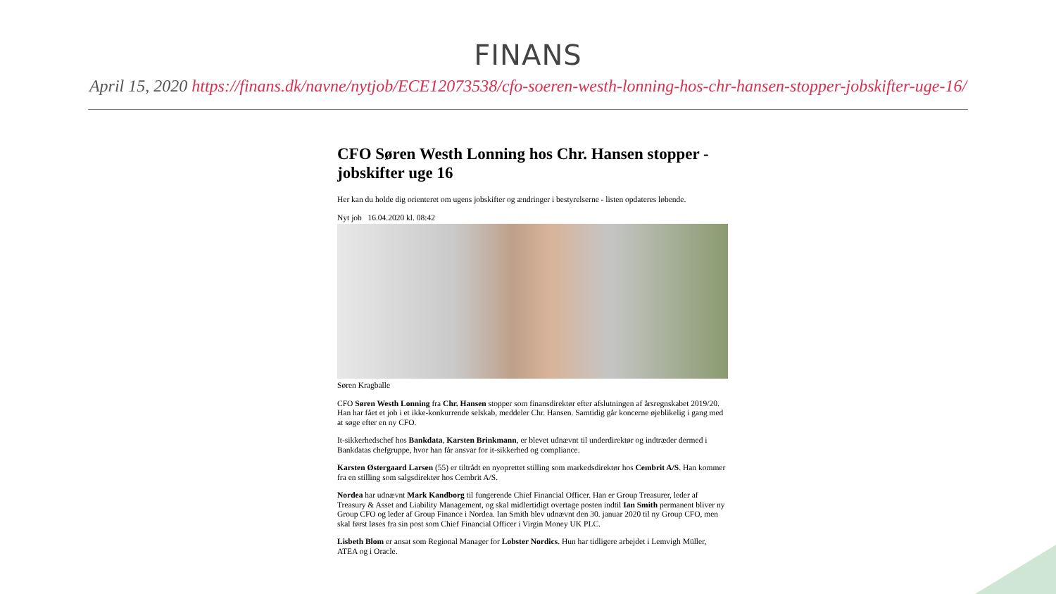FINANS
April 15, 2020 https://finans.dk/navne/nytjob/ECE12073538/cfo-soeren-westh-lonning-hos-chr-hansen-stopper-jobskifter-uge-16/
CFO Søren Westh Lonning hos Chr. Hansen stopper - jobskifter uge 16
Her kan du holde dig orienteret om ugens jobskifter og ændringer i bestyrelserne - listen opdateres løbende.
Nyt job 16.04.2020 kl. 08:42
Søren Kragballe
CFO Søren Westh Lonning fra Chr. Hansen stopper som finansdirektør efter afslutningen af årsregnskabet 2019/20. Han har fået et job i et ikke-konkurrende selskab, meddeler Chr. Hansen. Samtidig går koncerne øjeblikelig i gang med at søge efter en ny CFO.
It-sikkerhedschef hos Bankdata, Karsten Brinkmann, er blevet udnævnt til underdirektør og indtræder dermed i Bankdatas chefgruppe, hvor han får ansvar for it-sikkerhed og compliance.
Karsten Østergaard Larsen (55) er tiltrådt en nyoprettet stilling som markedsdirektør hos Cembrit A/S. Han kommer fra en stilling som salgsdirektør hos Cembrit A/S.
Nordea har udnævnt Mark Kandborg til fungerende Chief Financial Officer. Han er Group Treasurer, leder af Treasury & Asset and Liability Management, og skal midlertidigt overtage posten indtil Ian Smith permanent bliver ny Group CFO og leder af Group Finance i Nordea. Ian Smith blev udnævnt den 30. januar 2020 til ny Group CFO, men skal først løses fra sin post som Chief Financial Officer i Virgin Money UK PLC.
Lisbeth Blom er ansat som Regional Manager for Lobster Nordics. Hun har tidligere arbejdet i Lemvigh Müller, ATEA og i Oracle.